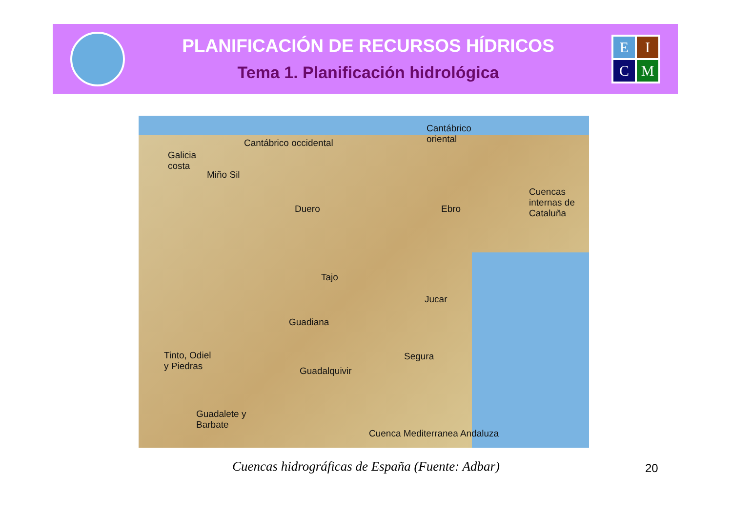PLANIFICACIÓN DE RECURSOS HÍDRICOS
Tema 1. Planificación hidrológica
E
I
C
M
Cantábrico
oriental Cantábrico occidental
Galicia
costa
Miño Sil
Duero Ebro
Cuencas
internas de
Cataluña
Tajo
Jucar
Guadiana
Tinto, Odiel
y Piedras
Segura
Guadalquivir
Guadalete y
Barbate
Cuenca Mediterranea Andaluza
Cuencas hidrográficas de España (Fuente: Adbar) 20